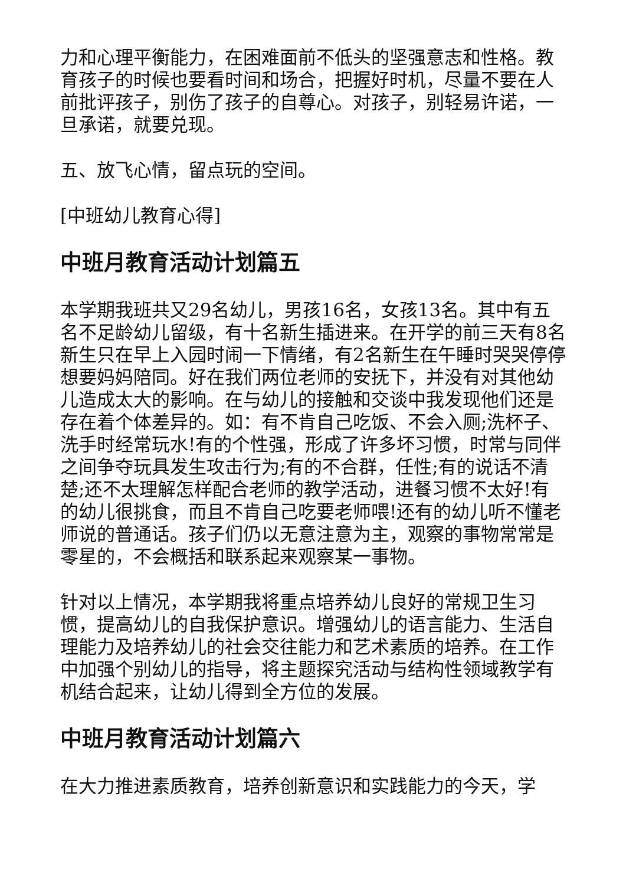力和心理平衡能力，在困难面前不低头的坚强意志和性格。教育孩子的时候也要看时间和场合，把握好时机，尽量不要在人前批评孩子，别伤了孩子的自尊心。对孩子，别轻易许诺，一旦承诺，就要兑现。
五、放飞心情，留点玩的空间。
[中班幼儿教育心得]
中班月教育活动计划篇五
本学期我班共又29名幼儿，男孩16名，女孩13名。其中有五名不足龄幼儿留级，有十名新生插进来。在开学的前三天有8名新生只在早上入园时闹一下情绪，有2名新生在午睡时哭哭停停想要妈妈陪同。好在我们两位老师的安抚下，并没有对其他幼儿造成太大的影响。在与幼儿的接触和交谈中我发现他们还是存在着个体差异的。如：有不肯自己吃饭、不会入厕;洗杯子、洗手时经常玩水!有的个性强，形成了许多坏习惯，时常与同伴之间争夺玩具发生攻击行为;有的不合群，任性;有的说话不清楚;还不太理解怎样配合老师的教学活动，进餐习惯不太好!有的幼儿很挑食，而且不肯自己吃要老师喂!还有的幼儿听不懂老师说的普通话。孩子们仍以无意注意为主，观察的事物常常是零星的，不会概括和联系起来观察某一事物。
针对以上情况，本学期我将重点培养幼儿良好的常规卫生习惯，提高幼儿的自我保护意识。增强幼儿的语言能力、生活自理能力及培养幼儿的社会交往能力和艺术素质的培养。在工作中加强个别幼儿的指导，将主题探究活动与结构性领域教学有机结合起来，让幼儿得到全方位的发展。
中班月教育活动计划篇六
在大力推进素质教育，培养创新意识和实践能力的今天，学